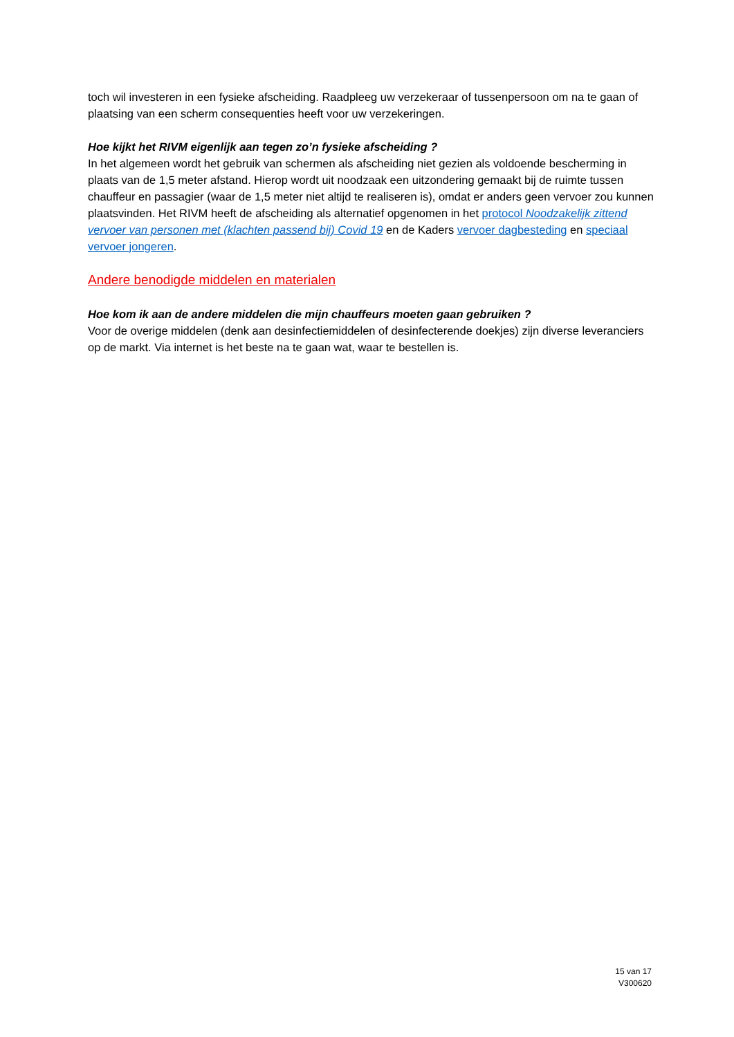toch wil investeren in een fysieke afscheiding. Raadpleeg uw verzekeraar of tussenpersoon om na te gaan of plaatsing van een scherm consequenties heeft voor uw verzekeringen.
Hoe kijkt het RIVM eigenlijk aan tegen zo’n fysieke afscheiding ?
In het algemeen wordt het gebruik van schermen als afscheiding niet gezien als voldoende bescherming in plaats van de 1,5 meter afstand. Hierop wordt uit noodzaak een uitzondering gemaakt bij de ruimte tussen chauffeur en passagier (waar de 1,5 meter niet altijd te realiseren is), omdat er anders geen vervoer zou kunnen plaatsvinden. Het RIVM heeft de afscheiding als alternatief opgenomen in het protocol Noodzakelijk zittend vervoer van personen met (klachten passend bij) Covid 19 en de Kaders vervoer dagbesteding en speciaal vervoer jongeren.
Andere benodigde middelen en materialen
Hoe kom ik aan de andere middelen die mijn chauffeurs moeten gaan gebruiken ?
Voor de overige middelen (denk aan desinfectiemiddelen of desinfecterende doekjes) zijn diverse leveranciers op de markt. Via internet is het beste na te gaan wat, waar te bestellen is.
15 van 17
V300620